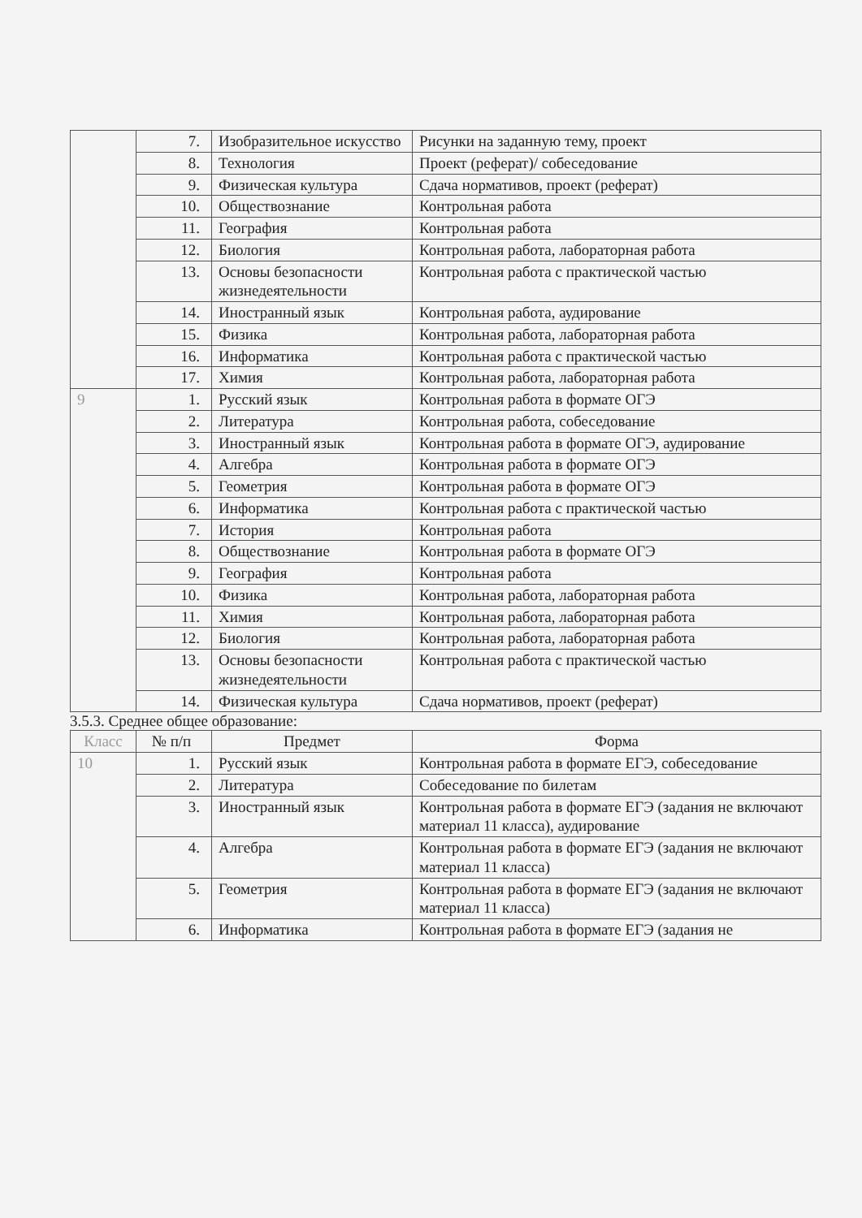| | 7. | Изобразительное искусство | Рисунки на заданную тему, проект |
| | 8. | Технология | Проект (реферат)/ собеседование |
| | 9. | Физическая культура | Сдача нормативов, проект (реферат) |
| | 10. | Обществознание | Контрольная работа |
| | 11. | География | Контрольная работа |
| | 12. | Биология | Контрольная работа, лабораторная работа |
| | 13. | Основы безопасности жизнедеятельности | Контрольная работа с практической частью |
| | 14. | Иностранный язык | Контрольная работа, аудирование |
| | 15. | Физика | Контрольная работа, лабораторная работа |
| | 16. | Информатика | Контрольная работа с практической частью |
| | 17. | Химия | Контрольная работа, лабораторная работа |
| 9 | 1. | Русский язык | Контрольная работа в формате ОГЭ |
| | 2. | Литература | Контрольная работа, собеседование |
| | 3. | Иностранный язык | Контрольная работа в формате ОГЭ, аудирование |
| | 4. | Алгебра | Контрольная работа в формате ОГЭ |
| | 5. | Геометрия | Контрольная работа в формате ОГЭ |
| | 6. | Информатика | Контрольная работа с практической частью |
| | 7. | История | Контрольная работа |
| | 8. | Обществознание | Контрольная работа в формате ОГЭ |
| | 9. | География | Контрольная работа |
| | 10. | Физика | Контрольная работа, лабораторная работа |
| | 11. | Химия | Контрольная работа, лабораторная работа |
| | 12. | Биология | Контрольная работа, лабораторная работа |
| | 13. | Основы безопасности жизнедеятельности | Контрольная работа с практической частью |
| | 14. | Физическая культура | Сдача нормативов, проект (реферат) |
3.5.3. Среднее общее образование:
| Класс | № п/п | Предмет | Форма |
| --- | --- | --- | --- |
| 10 | 1. | Русский язык | Контрольная работа в формате ЕГЭ, собеседование |
| | 2. | Литература | Собеседование по билетам |
| | 3. | Иностранный язык | Контрольная работа в формате ЕГЭ (задания не включают материал 11 класса), аудирование |
| | 4. | Алгебра | Контрольная работа в формате ЕГЭ (задания не включают материал 11 класса) |
| | 5. | Геометрия | Контрольная работа в формате ЕГЭ (задания не включают материал 11 класса) |
| | 6. | Информатика | Контрольная работа в формате ЕГЭ (задания не |